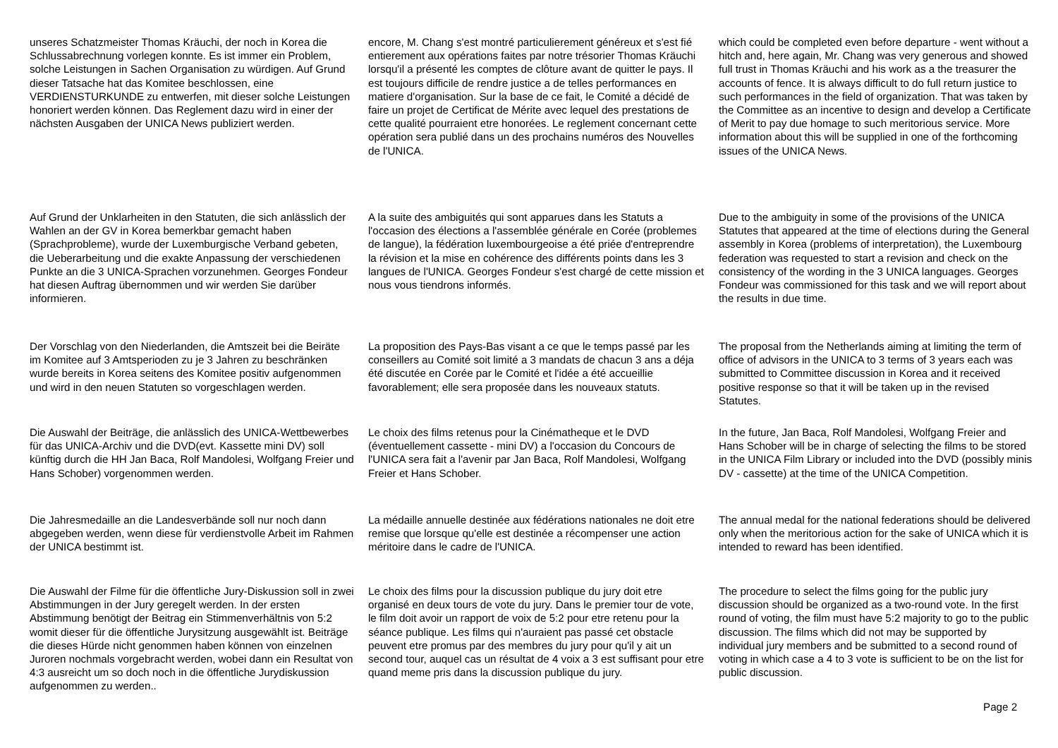unseres Schatzmeister Thomas Kräuchi, der noch in Korea die Schlussabrechnung vorlegen konnte. Es ist immer ein Problem, solche Leistungen in Sachen Organisation zu würdigen. Auf Grund dieser Tatsache hat das Komitee beschlossen, eine VERDIENSTURKUNDE zu entwerfen, mit dieser solche Leistungen honoriert werden können. Das Reglement dazu wird in einer der nächsten Ausgaben der UNICA News publiziert werden.
encore, M. Chang s'est montré particulierement généreux et s'est fié entierement aux opérations faites par notre trésorier Thomas Kräuchi lorsqu'il a présenté les comptes de clôture avant de quitter le pays. Il est toujours difficile de rendre justice a de telles performances en matiere d'organisation. Sur la base de ce fait, le Comité a décidé de faire un projet de Certificat de Mérite avec lequel des prestations de cette qualité pourraient etre honorées. Le reglement concernant cette opération sera publié dans un des prochains numéros des Nouvelles de l'UNICA.
which could be completed even before departure - went without a hitch and, here again, Mr. Chang was very generous and showed full trust in Thomas Kräuchi and his work as a the treasurer the accounts of fence. It is always difficult to do full return justice to such performances in the field of organization. That was taken by the Committee as an incentive to design and develop a Certificate of Merit to pay due homage to such meritorious service. More information about this will be supplied in one of the forthcoming issues of the UNICA News.
Auf Grund der Unklarheiten in den Statuten, die sich anlässlich der Wahlen an der GV in Korea bemerkbar gemacht haben (Sprachprobleme), wurde der Luxemburgische Verband gebeten, die Ueberarbeitung und die exakte Anpassung der verschiedenen Punkte an die 3 UNICA-Sprachen vorzunehmen. Georges Fondeur hat diesen Auftrag übernommen und wir werden Sie darüber informieren.
A la suite des ambiguités qui sont apparues dans les Statuts a l'occasion des élections a l'assemblée générale en Corée (problemes de langue), la fédération luxembourgeoise a été priée d'entreprendre la révision et la mise en cohérence des différents points dans les 3 langues de l'UNICA. Georges Fondeur s'est chargé de cette mission et nous vous tiendrons informés.
Due to the ambiguity in some of the provisions of the UNICA Statutes that appeared at the time of elections during the General assembly in Korea (problems of interpretation), the Luxembourg federation was requested to start a revision and check on the consistency of the wording in the 3 UNICA languages. Georges Fondeur was commissioned for this task and we will report about the results in due time.
Der Vorschlag von den Niederlanden, die Amtszeit bei die Beiräte im Komitee auf 3 Amtsperioden zu je 3 Jahren zu beschränken wurde bereits in Korea seitens des Komitee positiv aufgenommen und wird in den neuen Statuten so vorgeschlagen werden.
La proposition des Pays-Bas visant a ce que le temps passé par les conseillers au Comité soit limité a 3 mandats de chacun 3 ans a déja été discutée en Corée par le Comité et l'idée a été accueillie favorablement; elle sera proposée dans les nouveaux statuts.
The proposal from the Netherlands aiming at limiting the term of office of advisors in the UNICA to 3 terms of 3 years each was submitted to Committee discussion in Korea and it received positive response so that it will be taken up in the revised Statutes.
Die Auswahl der Beiträge, die anlässlich des UNICA-Wettbewerbes für das UNICA-Archiv und die DVD(evt. Kassette mini DV) soll künftig durch die HH Jan Baca, Rolf Mandolesi, Wolfgang Freier und Hans Schober) vorgenommen werden.
Le choix des films retenus pour la Cinématheque et le DVD (éventuellement cassette - mini DV) a l'occasion du Concours de l'UNICA sera fait a l'avenir par Jan Baca, Rolf Mandolesi, Wolfgang Freier et Hans Schober.
In the future, Jan Baca, Rolf Mandolesi, Wolfgang Freier and Hans Schober will be in charge of selecting the films to be stored in the UNICA Film Library or included into the DVD (possibly minis DV - cassette) at the time of the UNICA Competition.
Die Jahresmedaille an die Landesverbände soll nur noch dann abgegeben werden, wenn diese für verdienstvolle Arbeit im Rahmen der UNICA bestimmt ist.
La médaille annuelle destinée aux fédérations nationales ne doit etre remise que lorsque qu'elle est destinée a récompenser une action méritoire dans le cadre de l'UNICA.
The annual medal for the national federations should be delivered only when the meritorious action for the sake of UNICA which it is intended to reward has been identified.
Die Auswahl der Filme für die öffentliche Jury-Diskussion soll in zwei Abstimmungen in der Jury geregelt werden. In der ersten Abstimmung benötigt der Beitrag ein Stimmenverhältnis von 5:2 womit dieser für die öffentliche Jurysitzung ausgewählt ist. Beiträge die dieses Hürde nicht genommen haben können von einzelnen Juroren nochmals vorgebracht werden, wobei dann ein Resultat von 4:3 ausreicht um so doch noch in die öffentliche Jurydiskussion aufgenommen zu werden..
Le choix des films pour la discussion publique du jury doit etre organisé en deux tours de vote du jury. Dans le premier tour de vote, le film doit avoir un rapport de voix de 5:2 pour etre retenu pour la séance publique. Les films qui n'auraient pas passé cet obstacle peuvent etre promus par des membres du jury pour qu'il y ait un second tour, auquel cas un résultat de 4 voix a 3 est suffisant pour etre quand meme pris dans la discussion publique du jury.
The procedure to select the films going for the public jury discussion should be organized as a two-round vote. In the first round of voting, the film must have 5:2 majority to go to the public discussion. The films which did not may be supported by individual jury members and be submitted to a second round of voting in which case a 4 to 3 vote is sufficient to be on the list for public discussion.
Page 2